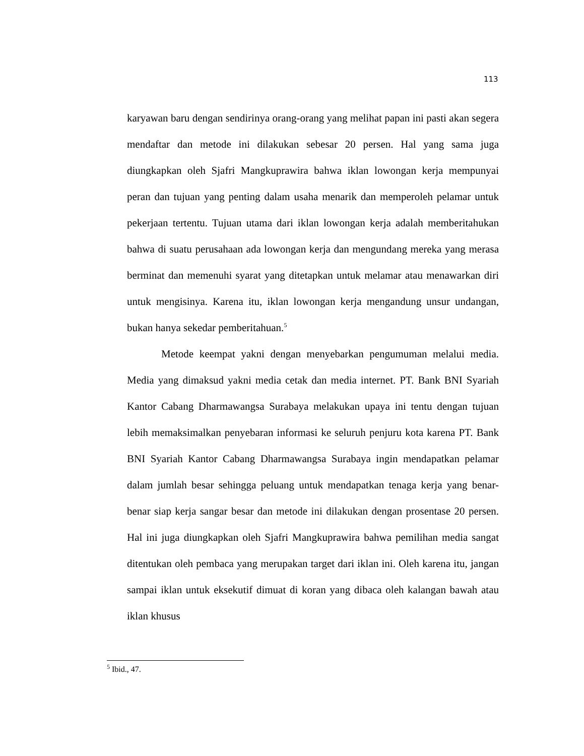113
karyawan baru dengan sendirinya orang-orang yang melihat papan ini pasti akan segera mendaftar dan metode ini dilakukan sebesar 20 persen. Hal yang sama juga diungkapkan oleh Sjafri Mangkuprawira bahwa iklan lowongan kerja mempunyai peran dan tujuan yang penting dalam usaha menarik dan memperoleh pelamar untuk pekerjaan tertentu. Tujuan utama dari iklan lowongan kerja adalah memberitahukan bahwa di suatu perusahaan ada lowongan kerja dan mengundang mereka yang merasa berminat dan memenuhi syarat yang ditetapkan untuk melamar atau menawarkan diri untuk mengisinya. Karena itu, iklan lowongan kerja mengandung unsur undangan, bukan hanya sekedar pemberitahuan.<sup>5</sup>
Metode keempat yakni dengan menyebarkan pengumuman melalui media. Media yang dimaksud yakni media cetak dan media internet. PT. Bank BNI Syariah Kantor Cabang Dharmawangsa Surabaya melakukan upaya ini tentu dengan tujuan lebih memaksimalkan penyebaran informasi ke seluruh penjuru kota karena PT. Bank BNI Syariah Kantor Cabang Dharmawangsa Surabaya ingin mendapatkan pelamar dalam jumlah besar sehingga peluang untuk mendapatkan tenaga kerja yang benar-benar siap kerja sangar besar dan metode ini dilakukan dengan prosentase 20 persen. Hal ini juga diungkapkan oleh Sjafri Mangkuprawira bahwa pemilihan media sangat ditentukan oleh pembaca yang merupakan target dari iklan ini. Oleh karena itu, jangan sampai iklan untuk eksekutif dimuat di koran yang dibaca oleh kalangan bawah atau iklan khusus
<sup>5</sup> Ibid., 47.